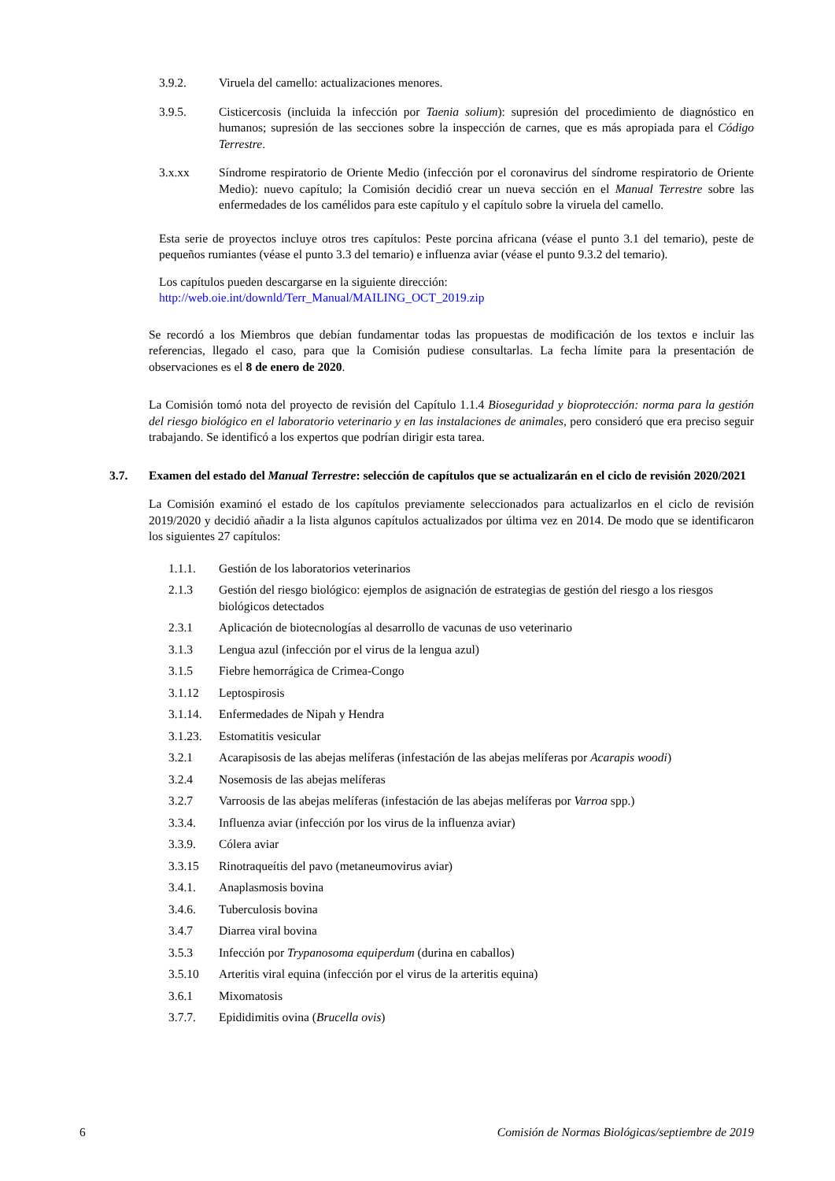3.9.2. Viruela del camello: actualizaciones menores.
3.9.5. Cisticercosis (incluida la infección por Taenia solium): supresión del procedimiento de diagnóstico en humanos; supresión de las secciones sobre la inspección de carnes, que es más apropiada para el Código Terrestre.
3.x.xx Síndrome respiratorio de Oriente Medio (infección por el coronavirus del síndrome respiratorio de Oriente Medio): nuevo capítulo; la Comisión decidió crear un nueva sección en el Manual Terrestre sobre las enfermedades de los camélidos para este capítulo y el capítulo sobre la viruela del camello.
Esta serie de proyectos incluye otros tres capítulos: Peste porcina africana (véase el punto 3.1 del temario), peste de pequeños rumiantes (véase el punto 3.3 del temario) e influenza aviar (véase el punto 9.3.2 del temario).
Los capítulos pueden descargarse en la siguiente dirección:
http://web.oie.int/downld/Terr_Manual/MAILING_OCT_2019.zip
Se recordó a los Miembros que debían fundamentar todas las propuestas de modificación de los textos e incluir las referencias, llegado el caso, para que la Comisión pudiese consultarlas. La fecha límite para la presentación de observaciones es el 8 de enero de 2020.
La Comisión tomó nota del proyecto de revisión del Capítulo 1.1.4 Bioseguridad y bioprotección: norma para la gestión del riesgo biológico en el laboratorio veterinario y en las instalaciones de animales, pero consideró que era preciso seguir trabajando. Se identificó a los expertos que podrían dirigir esta tarea.
3.7. Examen del estado del Manual Terrestre: selección de capítulos que se actualizarán en el ciclo de revisión 2020/2021
La Comisión examinó el estado de los capítulos previamente seleccionados para actualizarlos en el ciclo de revisión 2019/2020 y decidió añadir a la lista algunos capítulos actualizados por última vez en 2014. De modo que se identificaron los siguientes 27 capítulos:
1.1.1. Gestión de los laboratorios veterinarios
2.1.3 Gestión del riesgo biológico: ejemplos de asignación de estrategias de gestión del riesgo a los riesgos biológicos detectados
2.3.1 Aplicación de biotecnologías al desarrollo de vacunas de uso veterinario
3.1.3 Lengua azul (infección por el virus de la lengua azul)
3.1.5 Fiebre hemorrágica de Crimea-Congo
3.1.12 Leptospirosis
3.1.14. Enfermedades de Nipah y Hendra
3.1.23. Estomatitis vesicular
3.2.1 Acarapisosis de las abejas melíferas (infestación de las abejas melíferas por Acarapis woodi)
3.2.4 Nosemosis de las abejas melíferas
3.2.7 Varroosis de las abejas melíferas (infestación de las abejas melíferas por Varroa spp.)
3.3.4. Influenza aviar (infección por los virus de la influenza aviar)
3.3.9. Cólera aviar
3.3.15 Rinotraqueítis del pavo (metaneumovirus aviar)
3.4.1. Anaplasmosis bovina
3.4.6. Tuberculosis bovina
3.4.7 Diarrea viral bovina
3.5.3 Infección por Trypanosoma equiperdum (durina en caballos)
3.5.10 Arteritis viral equina (infección por el virus de la arteritis equina)
3.6.1 Mixomatosis
3.7.7. Epididimitis ovina (Brucella ovis)
6 Comisión de Normas Biológicas/septiembre de 2019